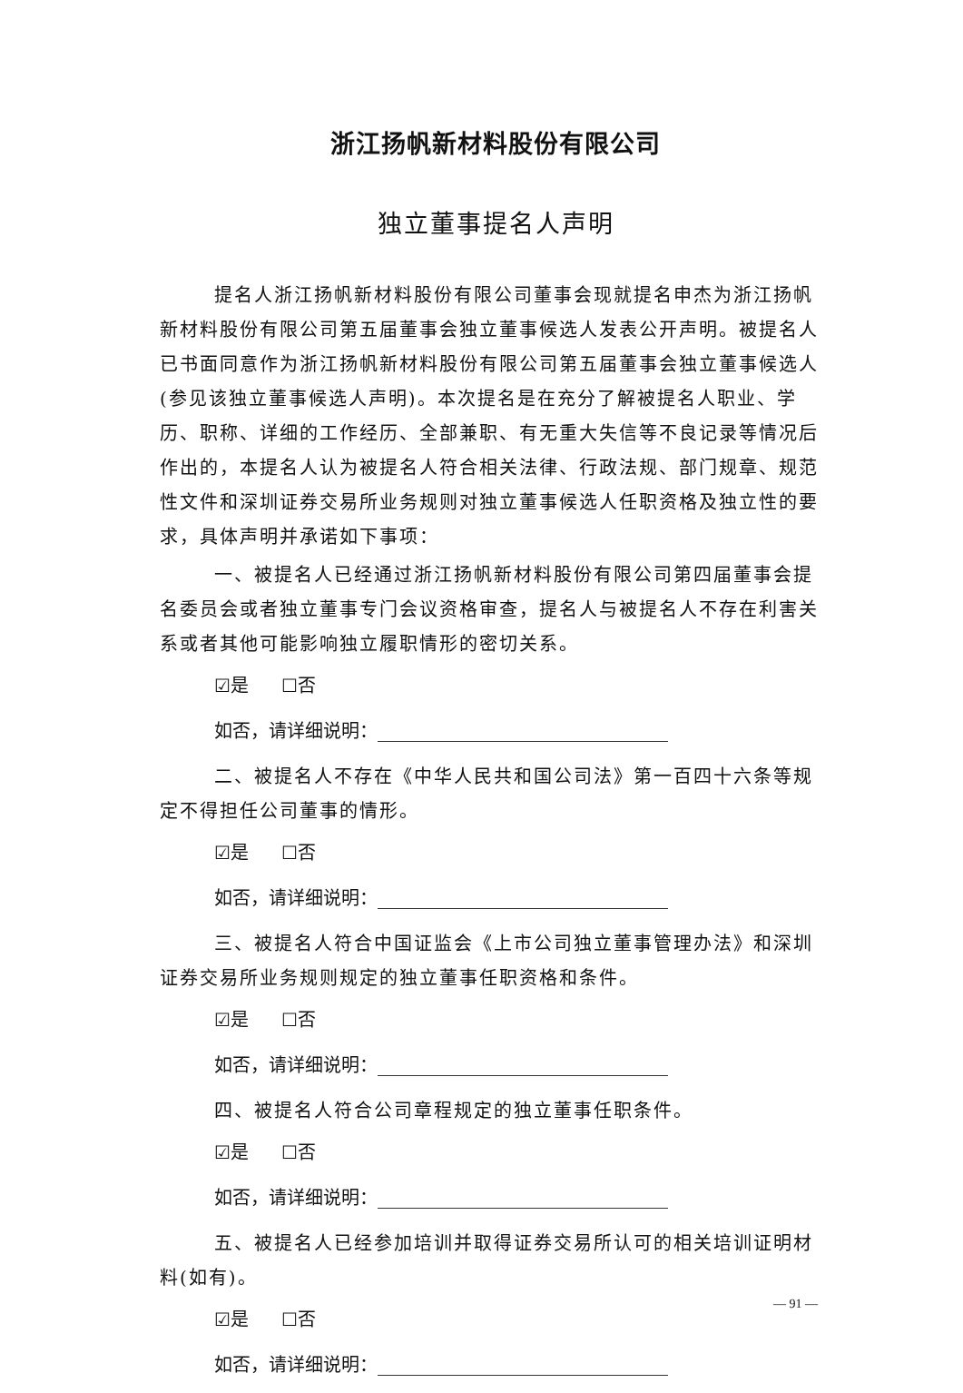浙江扬帆新材料股份有限公司
独立董事提名人声明
提名人浙江扬帆新材料股份有限公司董事会现就提名申杰为浙江扬帆新材料股份有限公司第五届董事会独立董事候选人发表公开声明。被提名人已书面同意作为浙江扬帆新材料股份有限公司第五届董事会独立董事候选人(参见该独立董事候选人声明)。本次提名是在充分了解被提名人职业、学历、职称、详细的工作经历、全部兼职、有无重大失信等不良记录等情况后作出的，本提名人认为被提名人符合相关法律、行政法规、部门规章、规范性文件和深圳证券交易所业务规则对独立董事候选人任职资格及独立性的要求，具体声明并承诺如下事项：
一、被提名人已经通过浙江扬帆新材料股份有限公司第四届董事会提名委员会或者独立董事专门会议资格审查，提名人与被提名人不存在利害关系或者其他可能影响独立履职情形的密切关系。
☑是 ☐否
如否，请详细说明：
二、被提名人不存在《中华人民共和国公司法》第一百四十六条等规定不得担任公司董事的情形。
☑是 ☐否
如否，请详细说明：
三、被提名人符合中国证监会《上市公司独立董事管理办法》和深圳证券交易所业务规则规定的独立董事任职资格和条件。
☑是 ☐否
如否，请详细说明：
四、被提名人符合公司章程规定的独立董事任职条件。
☑是 ☐否
如否，请详细说明：
五、被提名人已经参加培训并取得证券交易所认可的相关培训证明材料(如有)。
☑是 ☐否
如否，请详细说明：
— 91 —